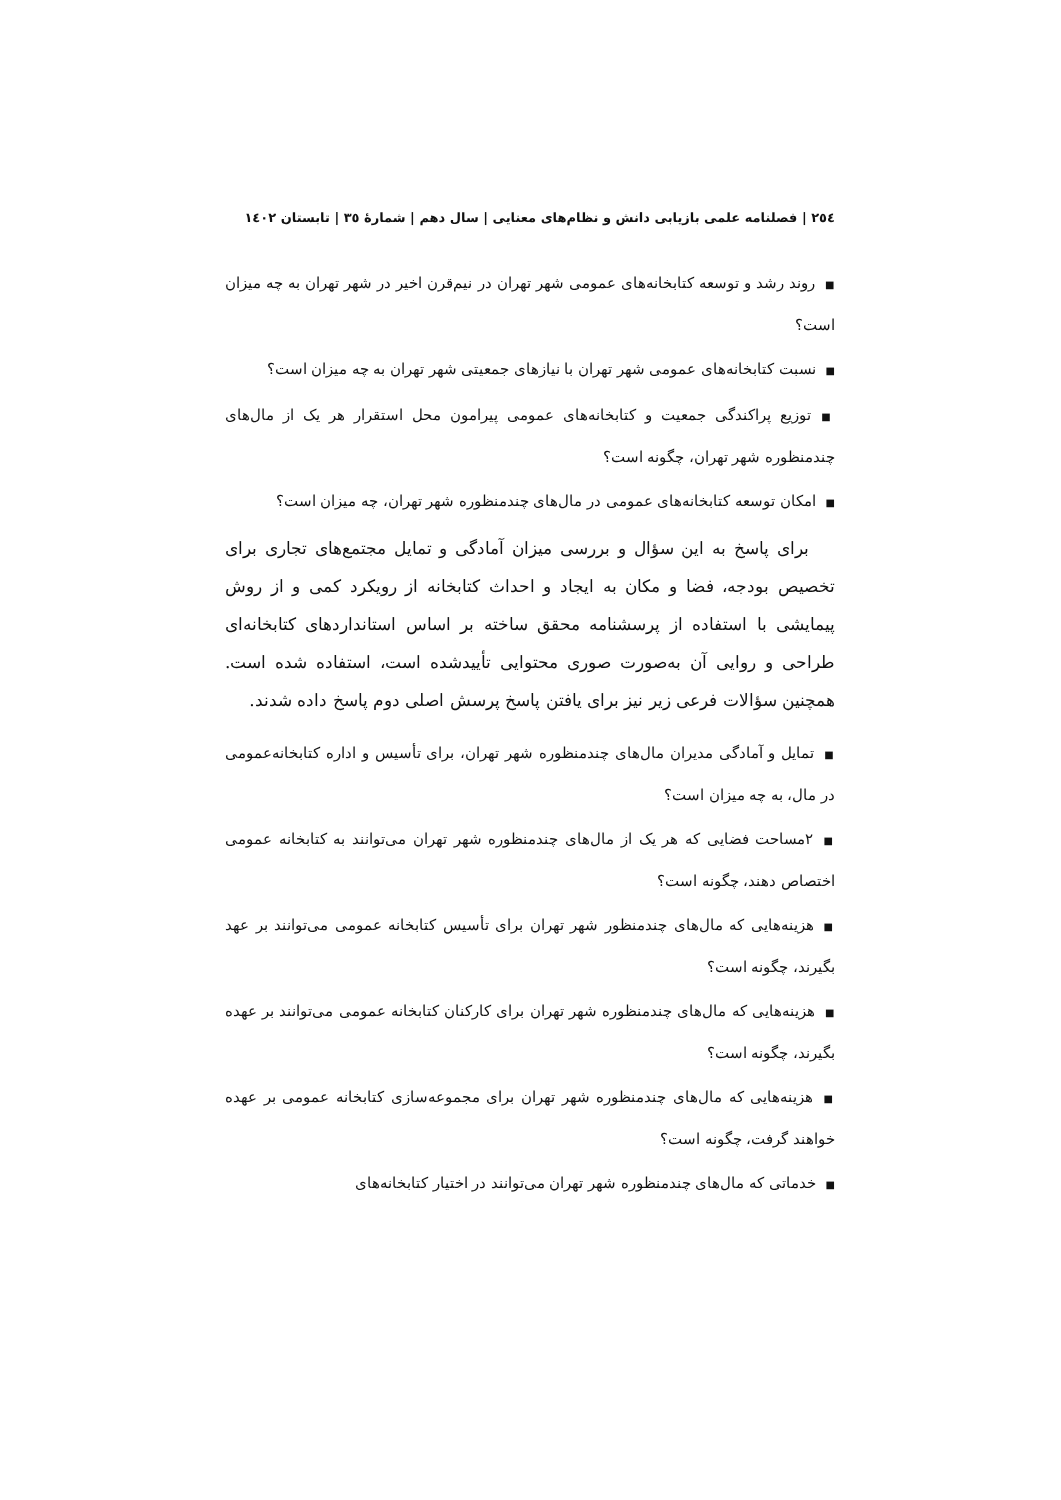٢٥٤ | فصلنامه علمی بازیابی دانش و نظام‌های معنایی | سال دهم | شمارهٔ ٣٥ | تابستان ١٤٠٢
■روند رشد و توسعه کتابخانه‌های عمومی شهر تهران در نیم‌قرن اخیر در شهر تهران به چه میزان است؟
■نسبت کتابخانه‌های عمومی شهر تهران با نیازهای جمعیتی شهر تهران به چه میزان است؟
■توزیع پراکندگی جمعیت و کتابخانه‌های عمومی پیرامون محل استقرار هر یک از مال‌های چندمنظوره شهر تهران، چگونه است؟
■امکان توسعه کتابخانه‌های عمومی در مال‌های چندمنظوره شهر تهران، چه میزان است؟
برای پاسخ به این سؤال و بررسی میزان آمادگی و تمایل مجتمع‌های تجاری برای تخصیص بودجه، فضا و مکان به ایجاد و احداث کتابخانه از رویکرد کمی و از روش پیمایشی با استفاده از پرسشنامه محقق ساخته بر اساس استانداردهای کتابخانه‌ای طراحی و روایی آن به‌صورت صوری محتوایی تأییدشده است، استفاده شده است. همچنین سؤالات فرعی زیر نیز برای یافتن پاسخ پرسش اصلی دوم پاسخ داده شدند.
■تمایل و آمادگی مدیران مال‌های چندمنظوره شهر تهران، برای تأسیس و اداره کتابخانه‌عمومی در مال، به چه میزان است؟
■٢مساحت فضایی که هر یک از مال‌های چندمنظوره شهر تهران می‌توانند به کتابخانه عمومی اختصاص دهند، چگونه است؟
■هزینه‌هایی که مال‌های چندمنظور شهر تهران برای تأسیس کتابخانه عمومی می‌توانند بر عهد بگیرند، چگونه است؟
■هزینه‌هایی که مال‌های چندمنظوره شهر تهران برای کارکنان کتابخانه عمومی می‌توانند بر عهده بگیرند، چگونه است؟
■هزینه‌هایی که مال‌های چندمنظوره شهر تهران برای مجموعه‌سازی کتابخانه عمومی بر عهده خواهند گرفت، چگونه است؟
■خدماتی که مال‌های چندمنظوره شهر تهران می‌توانند در اختیار کتابخانه‌های